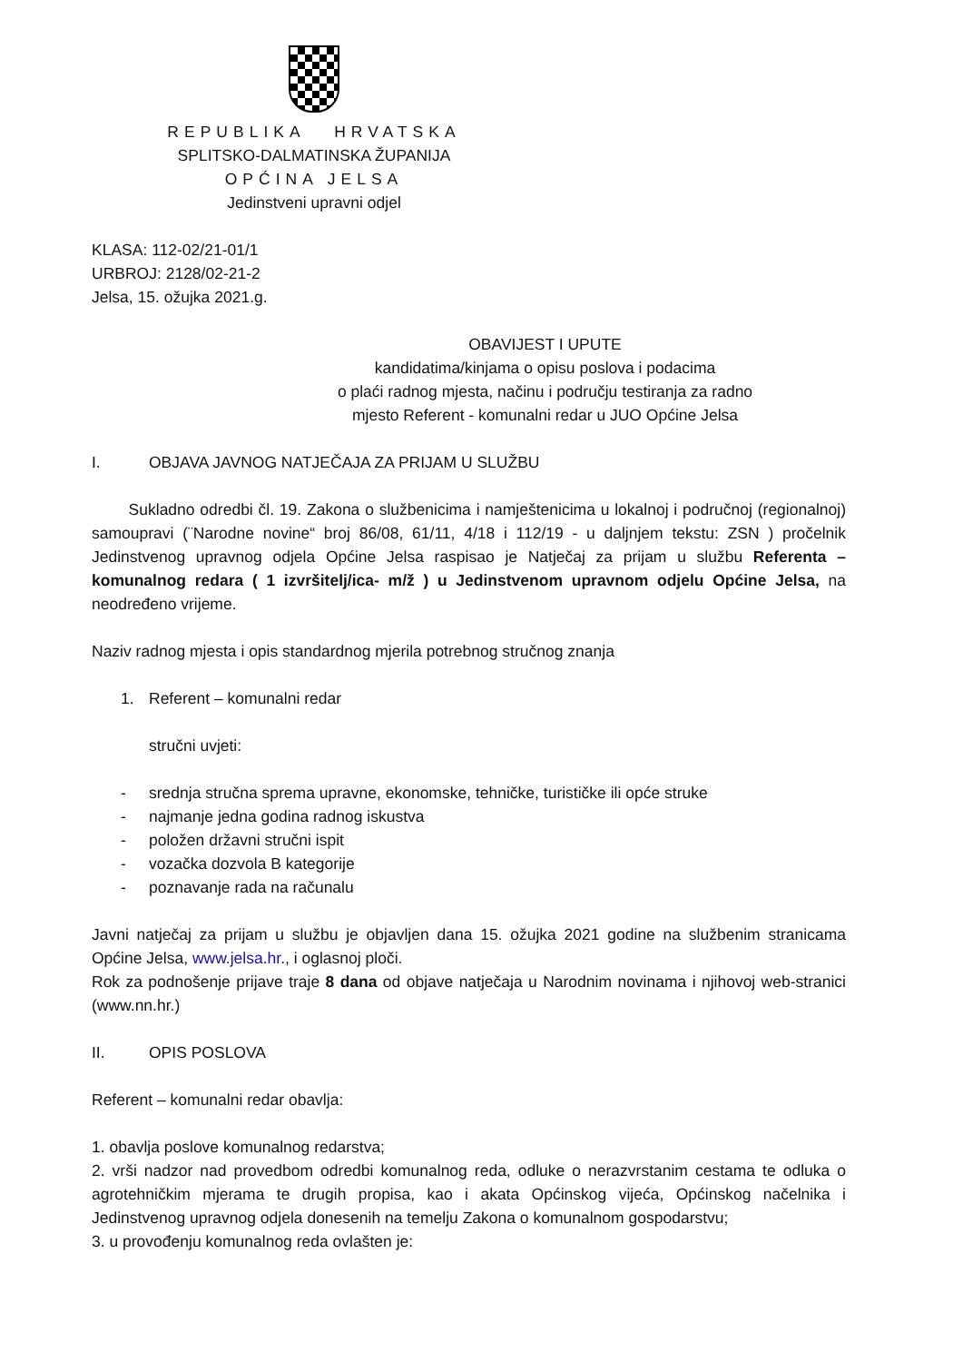REPUBLIKA HRVATSKA
SPLITSKO-DALMATINSKA ŽUPANIJA
OPĆINA JELSA
Jedinstveni upravni odjel
KLASA: 112-02/21-01/1
URBROJ: 2128/02-21-2
Jelsa, 15. ožujka 2021.g.
OBAVIJEST I UPUTE
kandidatima/kinjama o opisu poslova i podacima
o plaći radnog mjesta, načinu i području testiranja za radno
mjesto Referent - komunalni redar u JUO Općine Jelsa
I. OBJAVA JAVNOG NATJEČAJA ZA PRIJAM U SLUŽBU
Sukladno odredbi čl. 19. Zakona o službenicima i namještenicima u lokalnoj i područnoj (regionalnoj) samoupravi (¨Narodne novine“ broj 86/08, 61/11, 4/18 i 112/19 - u daljnjem tekstu: ZSN ) pročelnik Jedinstvenog upravnog odjela Općine Jelsa raspisao je Natječaj za prijam u službu Referenta – komunalnog redara ( 1 izvršitelj/ica- m/ž ) u Jedinstvenom upravnom odjelu Općine Jelsa, na neodređeno vrijeme.
Naziv radnog mjesta i opis standardnog mjerila potrebnog stručnog znanja
1. Referent – komunalni redar
stručni uvjeti:
- srednja stručna sprema upravne, ekonomske, tehničke, turističke ili opće struke
- najmanje jedna godina radnog iskustva
- položen državni stručni ispit
- vozačka dozvola B kategorije
- poznavanje rada na računalu
Javni natječaj za prijam u službu je objavljen dana 15. ožujka 2021 godine na službenim stranicama Općine Jelsa, www.jelsa.hr., i oglasnoj ploči.
Rok za podnošenje prijave traje 8 dana od objave natječaja u Narodnim novinama i njihovoj web-stranici (www.nn.hr.)
II. OPIS POSLOVA
Referent – komunalni redar obavlja:
1. obavlja poslove komunalnog redarstva;
2. vrši nadzor nad provedbom odredbi komunalnog reda, odluke o nerazvrstanim cestama te odluka o agrotehničkim mjerama te drugih propisa, kao i akata Općinskog vijeća, Općinskog načelnika i Jedinstvenog upravnog odjela donesenih na temelju Zakona o komunalnom gospodarstvu;
3. u provođenju komunalnog reda ovlašten je: